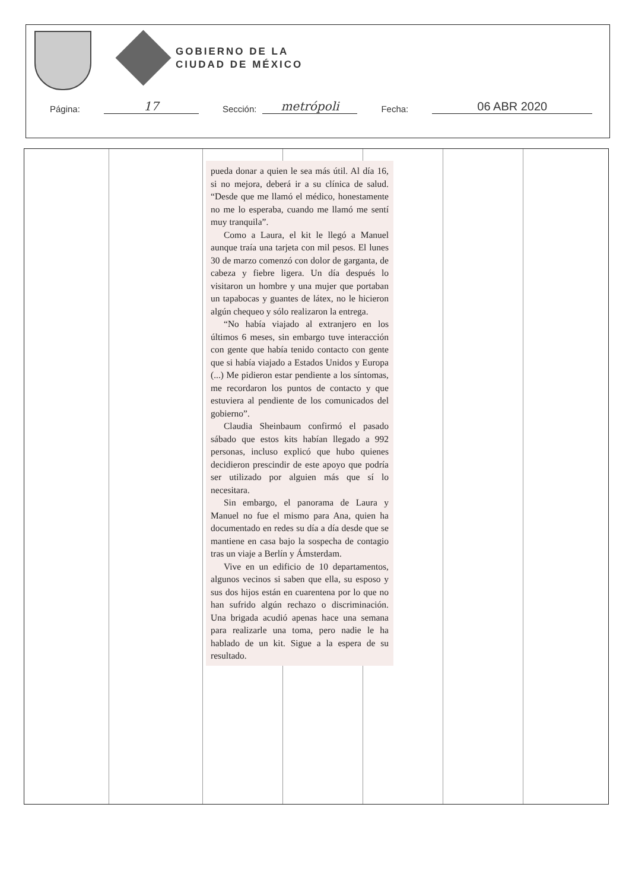GOBIERNO DE LA
CIUDAD DE MÉXICO
Página: 17 Sección: metrópoli Fecha: 06 ABR 2020
pueda donar a quien le sea más útil. Al día 16, si no mejora, deberá ir a su clínica de salud. “Desde que me llamó el médico, honestamente no me lo esperaba, cuando me llamó me sentí muy tranquila”.
Como a Laura, el kit le llegó a Manuel aunque traía una tarjeta con mil pesos. El lunes 30 de marzo comenzó con dolor de garganta, de cabeza y fiebre ligera. Un día después lo visitaron un hombre y una mujer que portaban un tapabocas y guantes de látex, no le hicieron algún chequeo y sólo realizaron la entrega.
“No había viajado al extranjero en los últimos 6 meses, sin embargo tuve interacción con gente que había tenido contacto con gente que si había viajado a Estados Unidos y Europa (...) Me pidieron estar pendiente a los síntomas, me recordaron los puntos de contacto y que estuviera al pendiente de los comunicados del gobierno”.
Claudia Sheinbaum confirmó el pasado sábado que estos kits habían llegado a 992 personas, incluso explicó que hubo quienes decidieron prescindir de este apoyo que podría ser utilizado por alguien más que sí lo necesitara.
Sin embargo, el panorama de Laura y Manuel no fue el mismo para Ana, quien ha documentado en redes su día a día desde que se mantiene en casa bajo la sospecha de contagio tras un viaje a Berlín y Ámsterdam.
Vive en un edificio de 10 departamentos, algunos vecinos si saben que ella, su esposo y sus dos hijos están en cuarentena por lo que no han sufrido algún rechazo o discriminación. Una brigada acudió apenas hace una semana para realizarle una toma, pero nadie le ha hablado de un kit. Sigue a la espera de su resultado.